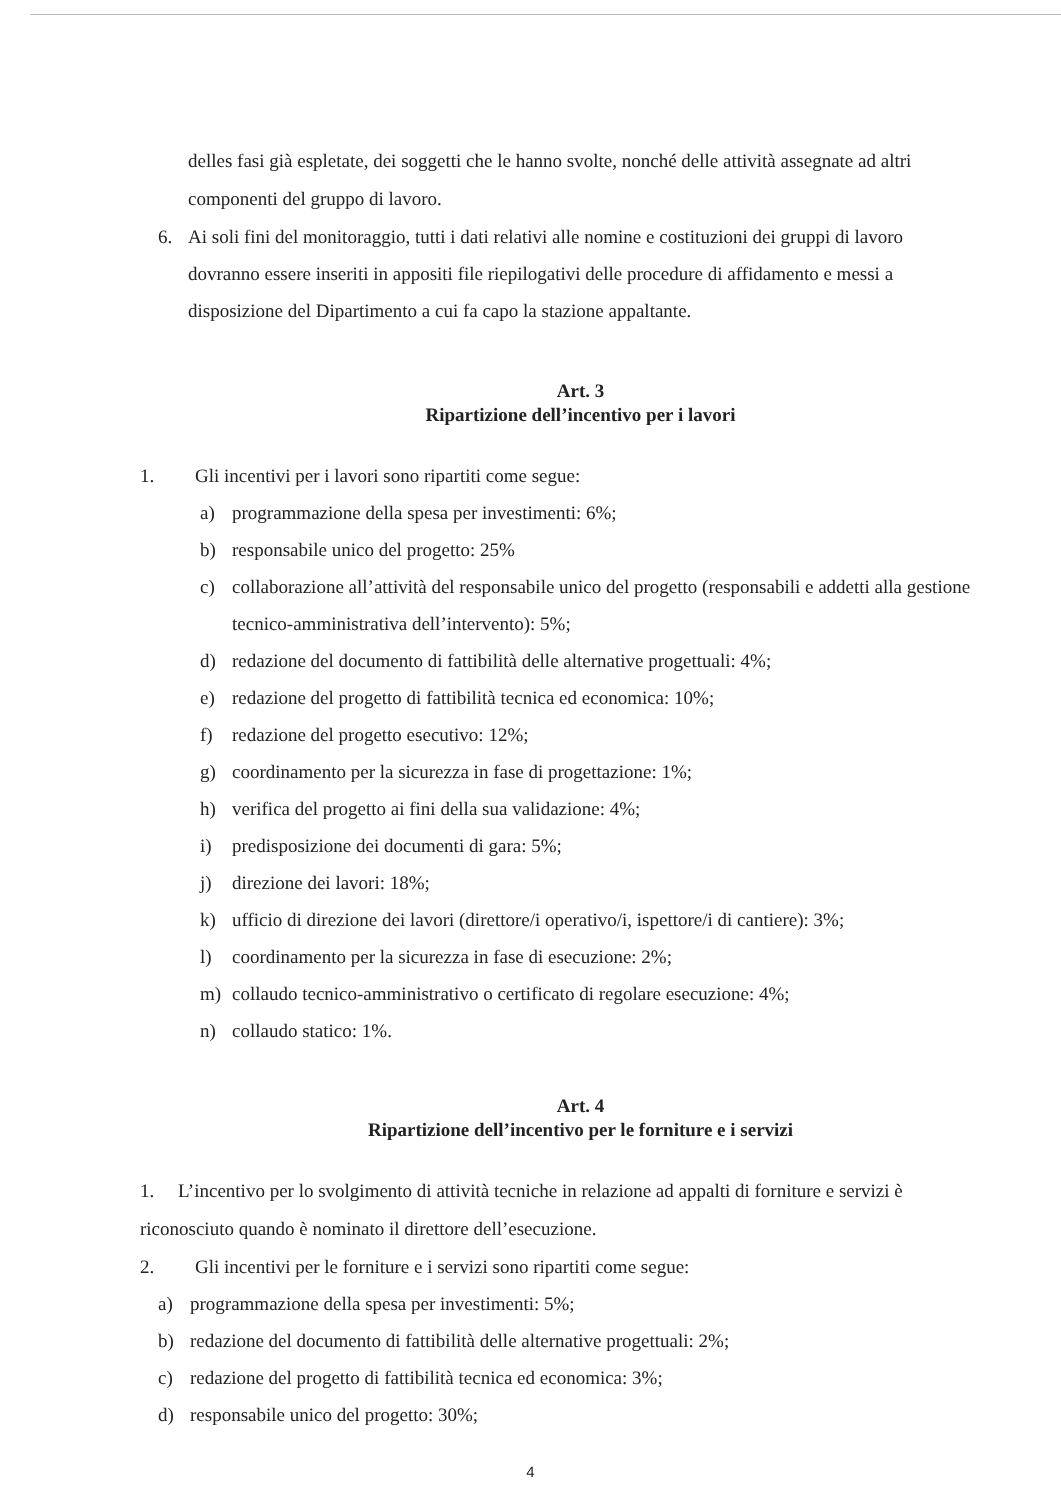delles fasi già espletate, dei soggetti che le hanno svolte, nonché delle attività assegnate ad altri componenti del gruppo di lavoro.
6. Ai soli fini del monitoraggio, tutti i dati relativi alle nomine e costituzioni dei gruppi di lavoro dovranno essere inseriti in appositi file riepilogativi delle procedure di affidamento e messi a disposizione del Dipartimento a cui fa capo la stazione appaltante.
Art. 3
Ripartizione dell’incentivo per i lavori
1. Gli incentivi per i lavori sono ripartiti come segue:
a) programmazione della spesa per investimenti: 6%;
b) responsabile unico del progetto: 25%
c) collaborazione all’attività del responsabile unico del progetto (responsabili e addetti alla gestione tecnico-amministrativa dell’intervento): 5%;
d) redazione del documento di fattibilità delle alternative progettuali: 4%;
e) redazione del progetto di fattibilità tecnica ed economica: 10%;
f) redazione del progetto esecutivo: 12%;
g) coordinamento per la sicurezza in fase di progettazione: 1%;
h) verifica del progetto ai fini della sua validazione: 4%;
i) predisposizione dei documenti di gara: 5%;
j) direzione dei lavori: 18%;
k) ufficio di direzione dei lavori (direttore/i operativo/i, ispettore/i di cantiere): 3%;
l) coordinamento per la sicurezza in fase di esecuzione: 2%;
m) collaudo tecnico-amministrativo o certificato di regolare esecuzione: 4%;
n) collaudo statico: 1%.
Art. 4
Ripartizione dell’incentivo per le forniture e i servizi
1. L’incentivo per lo svolgimento di attività tecniche in relazione ad appalti di forniture e servizi è riconosciuto quando è nominato il direttore dell’esecuzione.
2. Gli incentivi per le forniture e i servizi sono ripartiti come segue:
a) programmazione della spesa per investimenti: 5%;
b) redazione del documento di fattibilità delle alternative progettuali: 2%;
c) redazione del progetto di fattibilità tecnica ed economica: 3%;
d) responsabile unico del progetto: 30%;
4